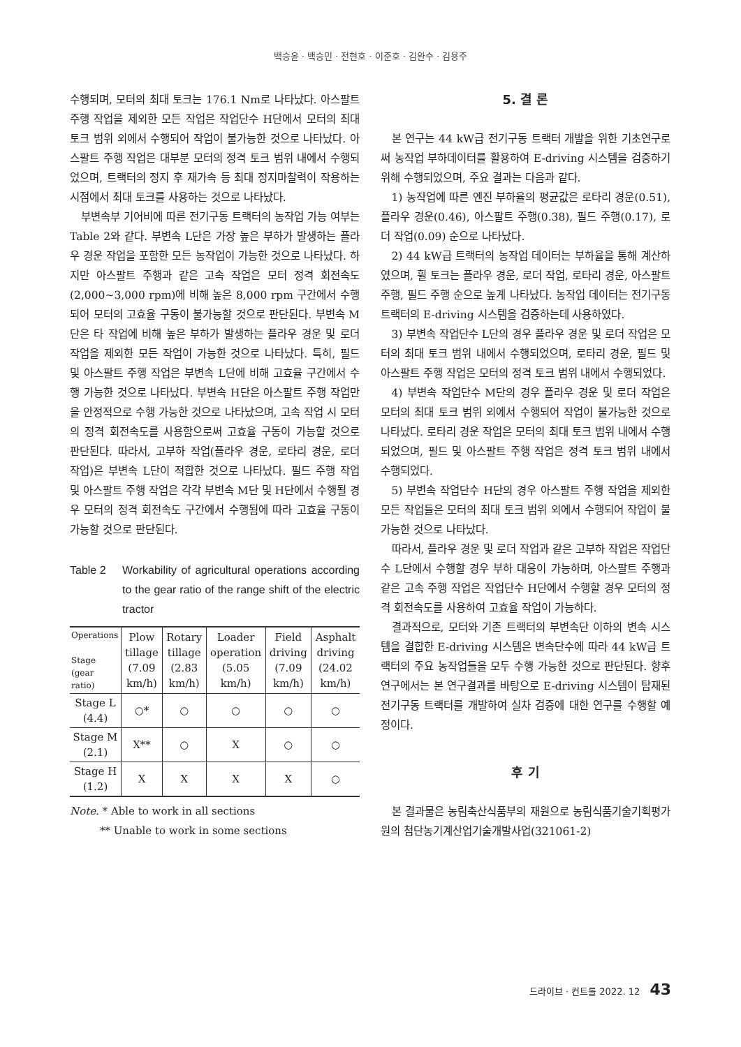백승윤 · 백승민 · 전현호 · 이준호 · 김완수 · 김용주
수행되며, 모터의 최대 토크는 176.1 Nm로 나타났다. 아스팔트 주행 작업을 제외한 모든 작업은 작업단수 H단에서 모터의 최대 토크 범위 외에서 수행되어 작업이 불가능한 것으로 나타났다. 아스팔트 주행 작업은 대부분 모터의 정격 토크 범위 내에서 수행되었으며, 트랙터의 정지 후 재가속 등 최대 정지마찰력이 작용하는 시점에서 최대 토크를 사용하는 것으로 나타났다.
부변속부 기어비에 따른 전기구동 트랙터의 농작업 가능 여부는 Table 2와 같다. 부변속 L단은 가장 높은 부하가 발생하는 플라우 경운 작업을 포함한 모든 농작업이 가능한 것으로 나타났다. 하지만 아스팔트 주행과 같은 고속 작업은 모터 정격 회전속도(2,000~3,000 rpm)에 비해 높은 8,000 rpm 구간에서 수행되어 모터의 고효율 구동이 불가능할 것으로 판단된다. 부변속 M단은 타 작업에 비해 높은 부하가 발생하는 플라우 경운 및 로더 작업을 제외한 모든 작업이 가능한 것으로 나타났다. 특히, 필드 및 아스팔트 주행 작업은 부변속 L단에 비해 고효율 구간에서 수행 가능한 것으로 나타났다. 부변속 H단은 아스팔트 주행 작업만을 안정적으로 수행 가능한 것으로 나타났으며, 고속 작업 시 모터의 정격 회전속도를 사용함으로써 고효율 구동이 가능할 것으로 판단된다. 따라서, 고부하 작업(플라우 경운, 로타리 경운, 로더 작업)은 부변속 L단이 적합한 것으로 나타났다. 필드 주행 작업 및 아스팔트 주행 작업은 각각 부변속 M단 및 H단에서 수행될 경우 모터의 정격 회전속도 구간에서 수행됨에 따라 고효율 구동이 가능할 것으로 판단된다.
Table 2 Workability of agricultural operations according to the gear ratio of the range shift of the electric tractor
| Operations Stage (gear ratio) | Plow tillage (7.09 km/h) | Rotary tillage (2.83 km/h) | Loader operation (5.05 km/h) | Field driving (7.09 km/h) | Asphalt driving (24.02 km/h) |
| --- | --- | --- | --- | --- | --- |
| Stage L (4.4) | ○* | ○ | ○ | ○ | ○ |
| Stage M (2.1) | X** | ○ | X | ○ | ○ |
| Stage H (1.2) | X | X | X | X | ○ |
Note. * Able to work in all sections
** Unable to work in some sections
5. 결 론
본 연구는 44 kW급 전기구동 트랙터 개발을 위한 기초연구로써 농작업 부하데이터를 활용하여 E-driving 시스템을 검증하기 위해 수행되었으며, 주요 결과는 다음과 같다.
1) 농작업에 따른 엔진 부하율의 평균값은 로타리 경운(0.51), 플라우 경운(0.46), 아스팔트 주행(0.38), 필드 주행(0.17), 로더 작업(0.09) 순으로 나타났다.
2) 44 kW급 트랙터의 농작업 데이터는 부하율을 통해 계산하였으며, 휠 토크는 플라우 경운, 로더 작업, 로타리 경운, 아스팔트 주행, 필드 주행 순으로 높게 나타났다. 농작업 데이터는 전기구동 트랙터의 E-driving 시스템을 검증하는데 사용하였다.
3) 부변속 작업단수 L단의 경우 플라우 경운 및 로더 작업은 모터의 최대 토크 범위 내에서 수행되었으며, 로타리 경운, 필드 및 아스팔트 주행 작업은 모터의 정격 토크 범위 내에서 수행되었다.
4) 부변속 작업단수 M단의 경우 플라우 경운 및 로더 작업은 모터의 최대 토크 범위 외에서 수행되어 작업이 불가능한 것으로 나타났다. 로타리 경운 작업은 모터의 최대 토크 범위 내에서 수행되었으며, 필드 및 아스팔트 주행 작업은 정격 토크 범위 내에서 수행되었다.
5) 부변속 작업단수 H단의 경우 아스팔트 주행 작업을 제외한 모든 작업들은 모터의 최대 토크 범위 외에서 수행되어 작업이 불가능한 것으로 나타났다.
따라서, 플라우 경운 및 로더 작업과 같은 고부하 작업은 작업단수 L단에서 수행할 경우 부하 대응이 가능하며, 아스팔트 주행과 같은 고속 주행 작업은 작업단수 H단에서 수행할 경우 모터의 정격 회전속도를 사용하여 고효율 작업이 가능하다.
결과적으로, 모터와 기존 트랙터의 부변속단 이하의 변속 시스템을 결합한 E-driving 시스템은 변속단수에 따라 44 kW급 트랙터의 주요 농작업들을 모두 수행 가능한 것으로 판단된다. 향후 연구에서는 본 연구결과를 바탕으로 E-driving 시스템이 탑재된 전기구동 트랙터를 개발하여 실차 검증에 대한 연구를 수행할 예정이다.
후 기
본 결과물은 농림축산식품부의 재원으로 농림식품기술기획평가원의 첨단농기계산업기술개발사업(321061-2)
드라이브 · 컨트롤 2022. 12 43